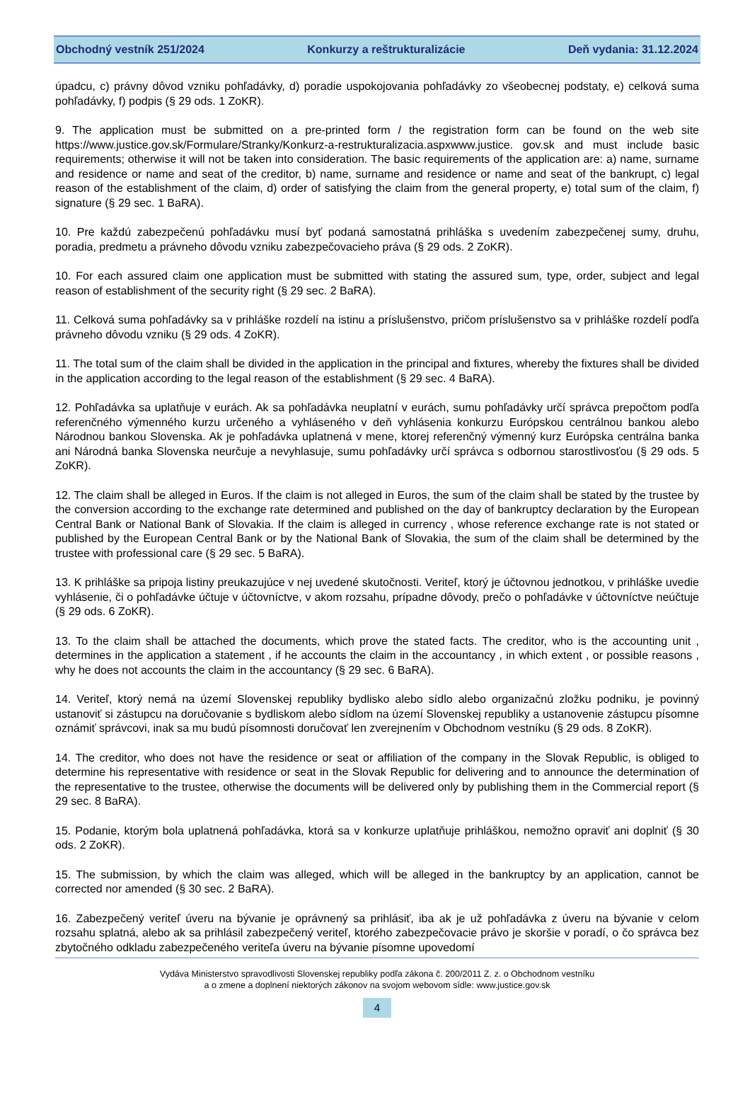Obchodný vestník 251/2024 Konkurzy a reštrukturalizácie Deň vydania: 31.12.2024
úpadcu, c) právny dôvod vzniku pohľadávky, d) poradie uspokojovania pohľadávky zo všeobecnej podstaty, e) celková suma pohľadávky, f) podpis (§ 29 ods. 1 ZoKR).
9. The application must be submitted on a pre-printed form / the registration form can be found on the web site https://www.justice.gov.sk/Formulare/Stranky/Konkurz-a-restrukturalizacia.aspxwww.justice. gov.sk and must include basic requirements; otherwise it will not be taken into consideration. The basic requirements of the application are: a) name, surname and residence or name and seat of the creditor, b) name, surname and residence or name and seat of the bankrupt, c) legal reason of the establishment of the claim, d) order of satisfying the claim from the general property, e) total sum of the claim, f) signature (§ 29 sec. 1 BaRA).
10. Pre každú zabezpečenú pohľadávku musí byť podaná samostatná prihláška s uvedením zabezpečenej sumy, druhu, poradia, predmetu a právneho dôvodu vzniku zabezpečovacieho práva (§ 29 ods. 2 ZoKR).
10. For each assured claim one application must be submitted with stating the assured sum, type, order, subject and legal reason of establishment of the security right (§ 29 sec. 2 BaRA).
11. Celková suma pohľadávky sa v prihláške rozdelí na istinu a príslušenstvo, pričom príslušenstvo sa v prihláške rozdelí podľa právneho dôvodu vzniku (§ 29 ods. 4 ZoKR).
11. The total sum of the claim shall be divided in the application in the principal and fixtures, whereby the fixtures shall be divided in the application according to the legal reason of the establishment (§ 29 sec. 4 BaRA).
12. Pohľadávka sa uplatňuje v eurách. Ak sa pohľadávka neuplatní v eurách, sumu pohľadávky určí správca prepočtom podľa referenčného výmenného kurzu určeného a vyhláseného v deň vyhlásenia konkurzu Európskou centrálnou bankou alebo Národnou bankou Slovenska. Ak je pohľadávka uplatnená v mene, ktorej referenčný výmenný kurz Európska centrálna banka ani Národná banka Slovenska neurčuje a nevyhlasuje, sumu pohľadávky určí správca s odbornou starostlivosťou (§ 29 ods. 5 ZoKR).
12. The claim shall be alleged in Euros. If the claim is not alleged in Euros, the sum of the claim shall be stated by the trustee by the conversion according to the exchange rate determined and published on the day of bankruptcy declaration by the European Central Bank or National Bank of Slovakia. If the claim is alleged in currency , whose reference exchange rate is not stated or published by the European Central Bank or by the National Bank of Slovakia, the sum of the claim shall be determined by the trustee with professional care (§ 29 sec. 5 BaRA).
13. K prihláške sa pripoja listiny preukazujúce v nej uvedené skutočnosti. Veriteľ, ktorý je účtovnou jednotkou, v prihláške uvedie vyhlásenie, či o pohľadávke účtuje v účtovníctve, v akom rozsahu, prípadne dôvody, prečo o pohľadávke v účtovníctve neúčtuje (§ 29 ods. 6 ZoKR).
13. To the claim shall be attached the documents, which prove the stated facts. The creditor, who is the accounting unit , determines in the application a statement , if he accounts the claim in the accountancy , in which extent , or possible reasons , why he does not accounts the claim in the accountancy (§ 29 sec. 6 BaRA).
14. Veriteľ, ktorý nemá na území Slovenskej republiky bydlisko alebo sídlo alebo organizačnú zložku podniku, je povinný ustanoviť si zástupcu na doručovanie s bydliskom alebo sídlom na území Slovenskej republiky a ustanovenie zástupcu písomne oznámiť správcovi, inak sa mu budú písomnosti doručovať len zverejnením v Obchodnom vestníku (§ 29 ods. 8 ZoKR).
14. The creditor, who does not have the residence or seat or affiliation of the company in the Slovak Republic, is obliged to determine his representative with residence or seat in the Slovak Republic for delivering and to announce the determination of the representative to the trustee, otherwise the documents will be delivered only by publishing them in the Commercial report (§ 29 sec. 8 BaRA).
15. Podanie, ktorým bola uplatnená pohľadávka, ktorá sa v konkurze uplatňuje prihláškou, nemožno opraviť ani doplniť (§ 30 ods. 2 ZoKR).
15. The submission, by which the claim was alleged, which will be alleged in the bankruptcy by an application, cannot be corrected nor amended (§ 30 sec. 2 BaRA).
16. Zabezpečený veriteľ úveru na bývanie je oprávnený sa prihlásiť, iba ak je už pohľadávka z úveru na bývanie v celom rozsahu splatná, alebo ak sa prihlásil zabezpečený veriteľ, ktorého zabezpečovacie právo je skoršie v poradí, o čo správca bez zbytočného odkladu zabezpečeného veriteľa úveru na bývanie písomne upovedomí
Vydáva Ministerstvo spravodlivosti Slovenskej republiky podľa zákona č. 200/2011 Z. z. o Obchodnom vestníku
a o zmene a doplnení niektorých zákonov na svojom webovom sídle: www.justice.gov.sk
4